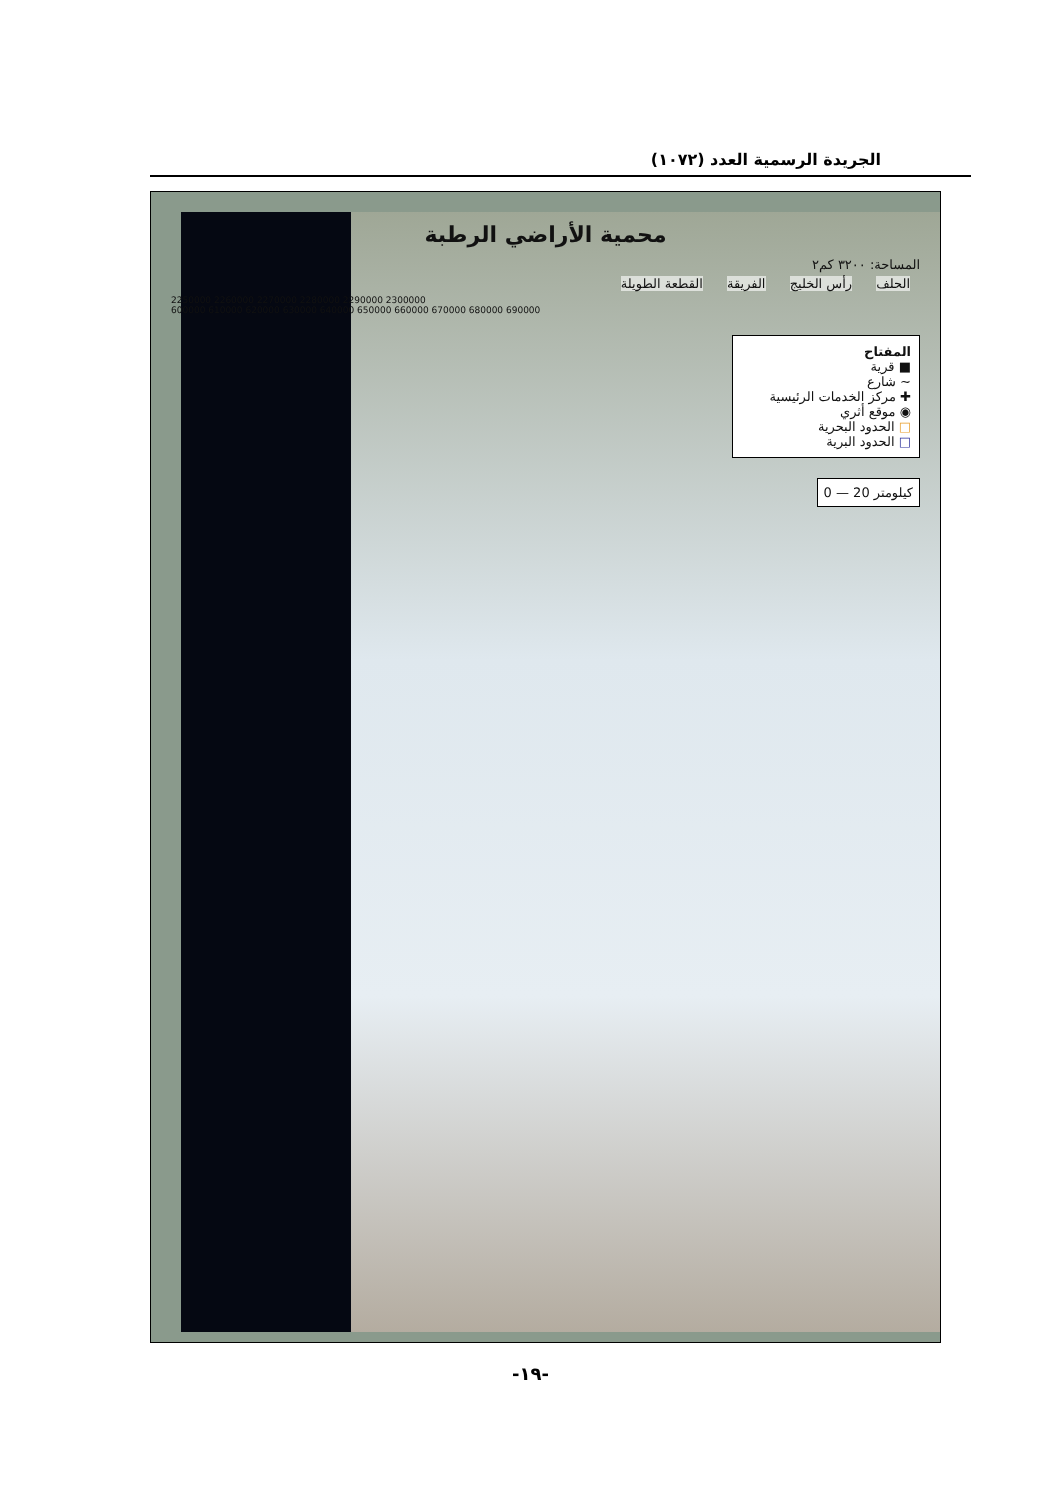الجريدة الرسمية العدد (١٠٧٢)
محمية الأراضي الرطبة
المساحة: ٣٢٠٠ كم٢
الحلف رأس الخليج الفريقة القطعة الطويلة
2250000 2260000 2270000 2280000 2290000 2300000
600000 610000 620000 630000 640000 650000 660000 670000 680000 690000
المفتاح
■ قرية
~ شارع
✚ مركز الخدمات الرئيسية
◉ موقع أثري
□ الحدود البحرية
□ الحدود البرية
0 — 20 كيلومتر
-١٩-